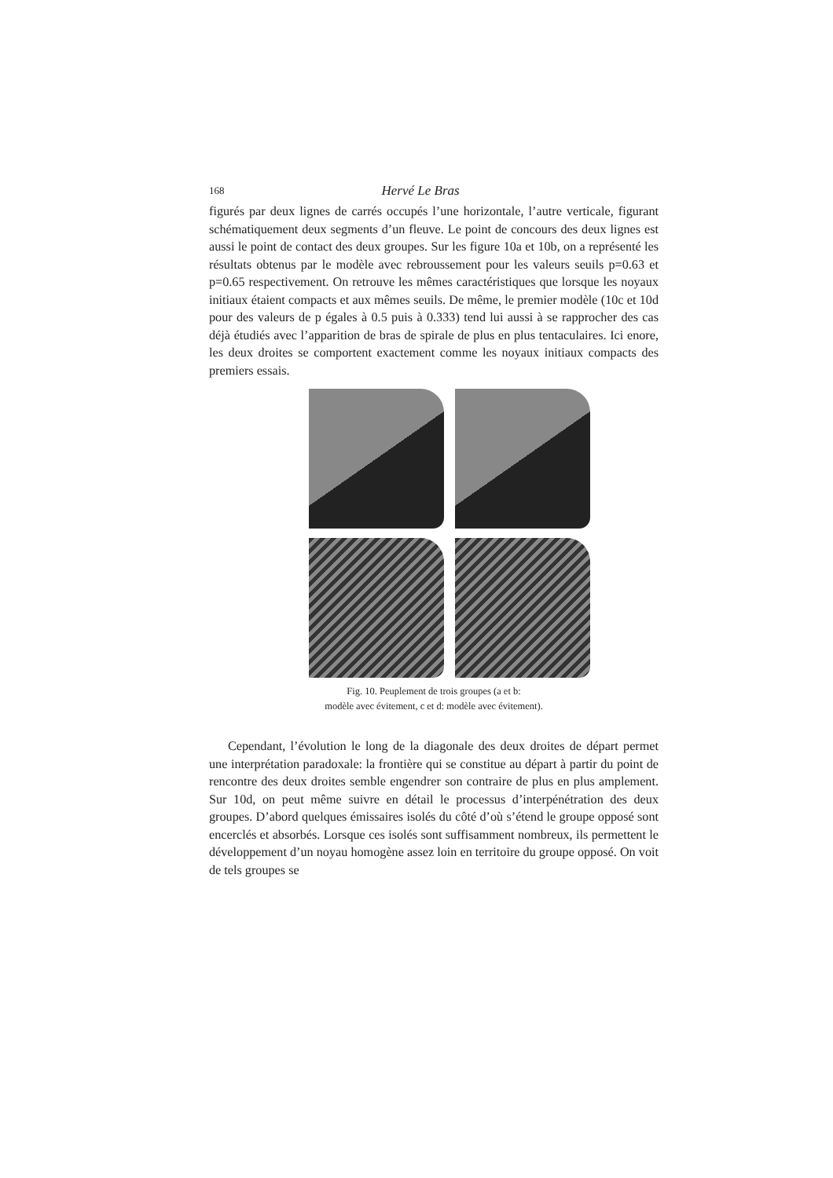168 Hervé Le Bras
figurés par deux lignes de carrés occupés l’une horizontale, l’autre verticale, figurant schématiquement deux segments d’un fleuve. Le point de concours des deux lignes est aussi le point de contact des deux groupes. Sur les figure 10a et 10b, on a représenté les résultats obtenus par le modèle avec rebroussement pour les valeurs seuils p=0.63 et p=0.65 respectivement. On retrouve les mêmes caractéristiques que lorsque les noyaux initiaux étaient compacts et aux mêmes seuils. De même, le premier modèle (10c et 10d pour des valeurs de p égales à 0.5 puis à 0.333) tend lui aussi à se rapprocher des cas déjà étudiés avec l’apparition de bras de spirale de plus en plus tentaculaires. Ici enore, les deux droites se comportent exactement comme les noyaux initiaux compacts des premiers essais.
Fig. 10. Peuplement de trois groupes (a et b:
modèle avec évitement, c et d: modèle avec évitement).
Cependant, l’évolution le long de la diagonale des deux droites de départ permet une interprétation paradoxale: la frontière qui se constitue au départ à partir du point de rencontre des deux droites semble engendrer son contraire de plus en plus amplement. Sur 10d, on peut même suivre en détail le processus d’interpénétration des deux groupes. D’abord quelques émissaires isolés du côté d’où s’étend le groupe opposé sont encerclés et absorbés. Lorsque ces isolés sont suffisamment nombreux, ils permettent le développement d’un noyau homogène assez loin en territoire du groupe opposé. On voit de tels groupes se